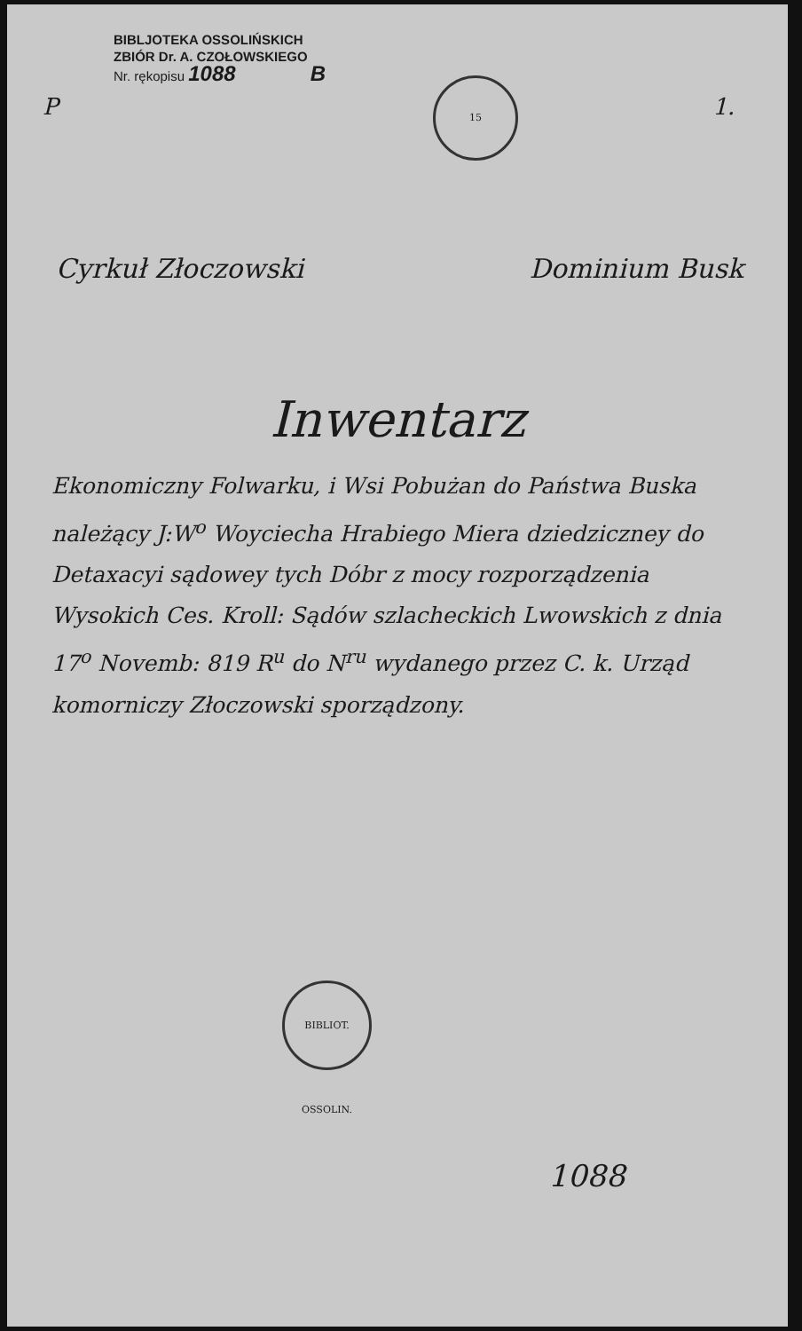15
BIBLJOTEKA OSSOLIŃSKICH
ZBIÓR Dr. A. CZOŁOWSKIEGO
Nr. rękopisu 1088 B
P 1.
Cyrkuł Złoczowski Dominium Busk
Inwentarz
Ekonomiczny Folwarku, i Wsi Pobużan do Państwa Buska należący J:W<sup>o</sup> Woyciecha Hrabiego Miera dziedziczney do Detaxacyi sądowey tych Dóbr z mocy rozporządzenia Wysokich Ces. Kroll: Sądów szlacheckich Lwowskich z dnia 17<sup>o</sup> Novemb: 819 R<sup>u</sup> do N<sup>ru</sup> wydanego przez C. k. Urząd komorniczy Złoczowski sporządzony.
BIBLIOT. OSSOLIN.
1088